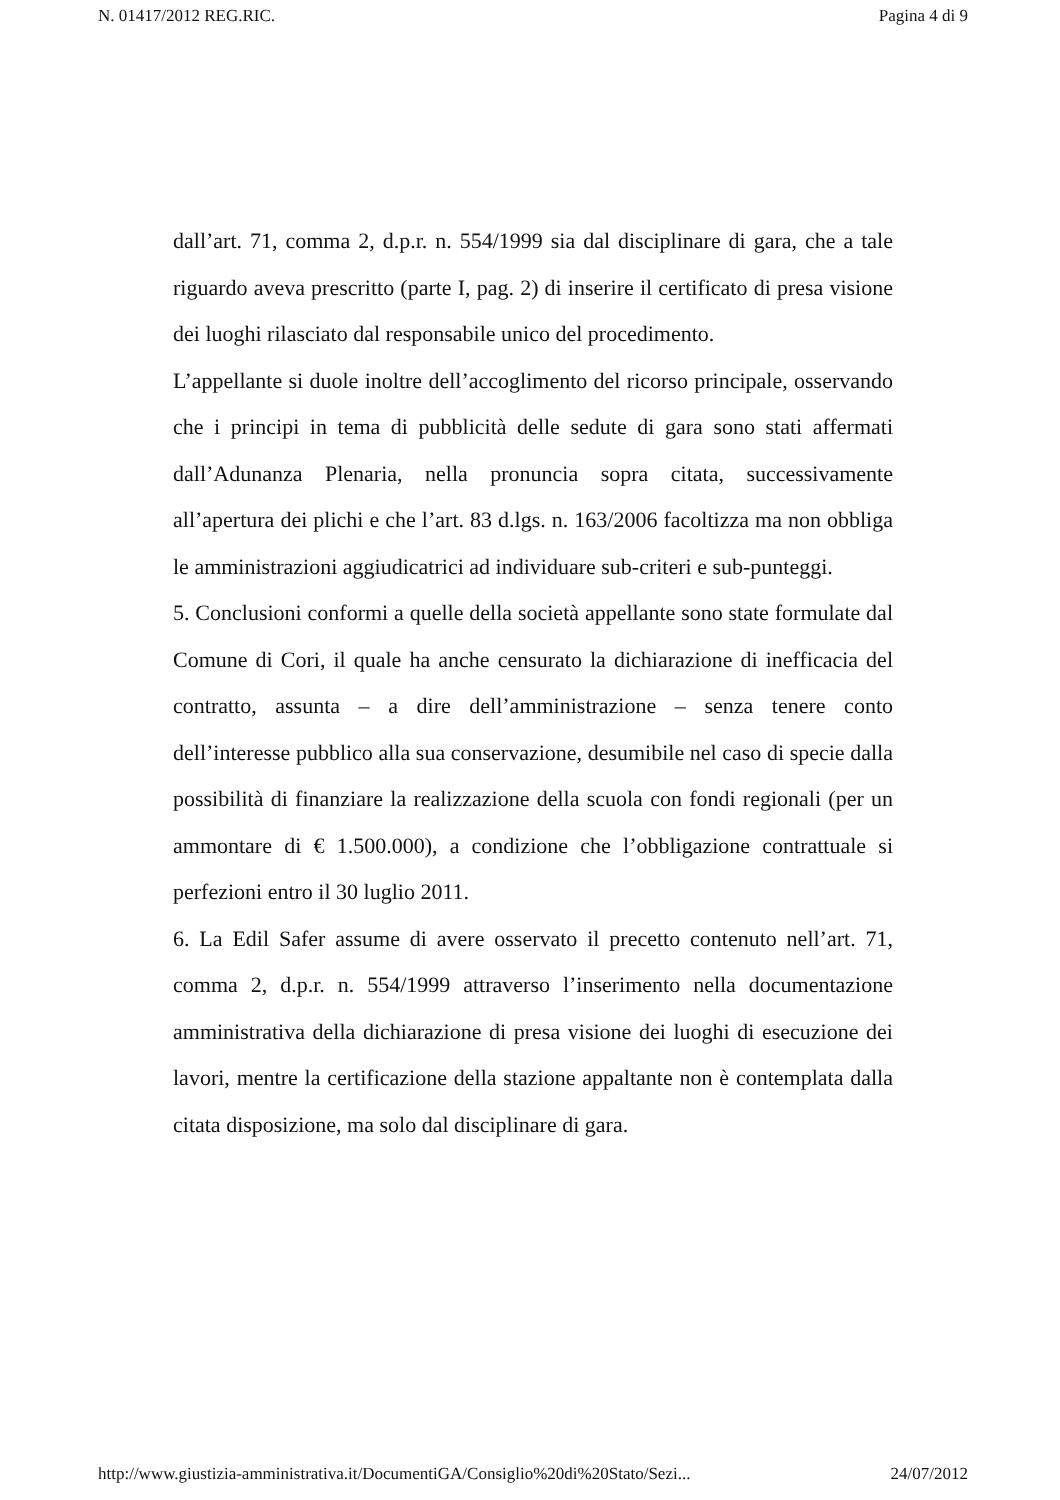N. 01417/2012 REG.RIC. Pagina 4 di 9
dall’art. 71, comma 2, d.p.r. n. 554/1999 sia dal disciplinare di gara, che a tale riguardo aveva prescritto (parte I, pag. 2) di inserire il certificato di presa visione dei luoghi rilasciato dal responsabile unico del procedimento.
L’appellante si duole inoltre dell’accoglimento del ricorso principale, osservando che i principi in tema di pubblicità delle sedute di gara sono stati affermati dall’Adunanza Plenaria, nella pronuncia sopra citata, successivamente all’apertura dei plichi e che l’art. 83 d.lgs. n. 163/2006 facoltizza ma non obbliga le amministrazioni aggiudicatrici ad individuare sub-criteri e sub-punteggi.
5. Conclusioni conformi a quelle della società appellante sono state formulate dal Comune di Cori, il quale ha anche censurato la dichiarazione di inefficacia del contratto, assunta – a dire dell’amministrazione – senza tenere conto dell’interesse pubblico alla sua conservazione, desumibile nel caso di specie dalla possibilità di finanziare la realizzazione della scuola con fondi regionali (per un ammontare di € 1.500.000), a condizione che l’obbligazione contrattuale si perfezioni entro il 30 luglio 2011.
6. La Edil Safer assume di avere osservato il precetto contenuto nell’art. 71, comma 2, d.p.r. n. 554/1999 attraverso l’inserimento nella documentazione amministrativa della dichiarazione di presa visione dei luoghi di esecuzione dei lavori, mentre la certificazione della stazione appaltante non è contemplata dalla citata disposizione, ma solo dal disciplinare di gara.
http://www.giustizia-amministrativa.it/DocumentiGA/Consiglio%20di%20Stato/Sezi... 24/07/2012